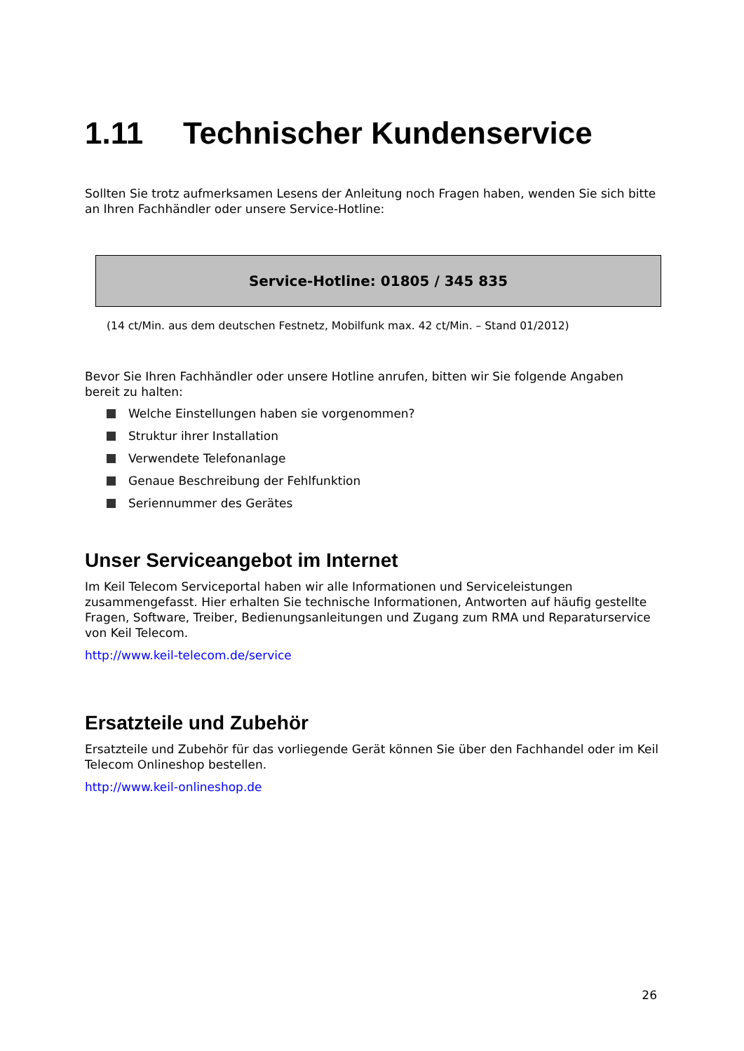1.11 Technischer Kundenservice
Sollten Sie trotz aufmerksamen Lesens der Anleitung noch Fragen haben, wenden Sie sich bitte an Ihren Fachhändler oder unsere Service-Hotline:
Service-Hotline: 01805 / 345 835
(14 ct/Min. aus dem deutschen Festnetz, Mobilfunk max. 42 ct/Min. – Stand 01/2012)
Bevor Sie Ihren Fachhändler oder unsere Hotline anrufen, bitten wir Sie folgende Angaben bereit zu halten:
Welche Einstellungen haben sie vorgenommen?
Struktur ihrer Installation
Verwendete Telefonanlage
Genaue Beschreibung der Fehlfunktion
Seriennummer des Gerätes
Unser Serviceangebot im Internet
Im Keil Telecom Serviceportal haben wir alle Informationen und Serviceleistungen zusammengefasst. Hier erhalten Sie technische Informationen, Antworten auf häufig gestellte Fragen, Software, Treiber, Bedienungsanleitungen und Zugang zum RMA und Reparaturservice von Keil Telecom.
http://www.keil-telecom.de/service
Ersatzteile und Zubehör
Ersatzteile und Zubehör für das vorliegende Gerät können Sie über den Fachhandel oder im Keil Telecom Onlineshop bestellen.
http://www.keil-onlineshop.de
26